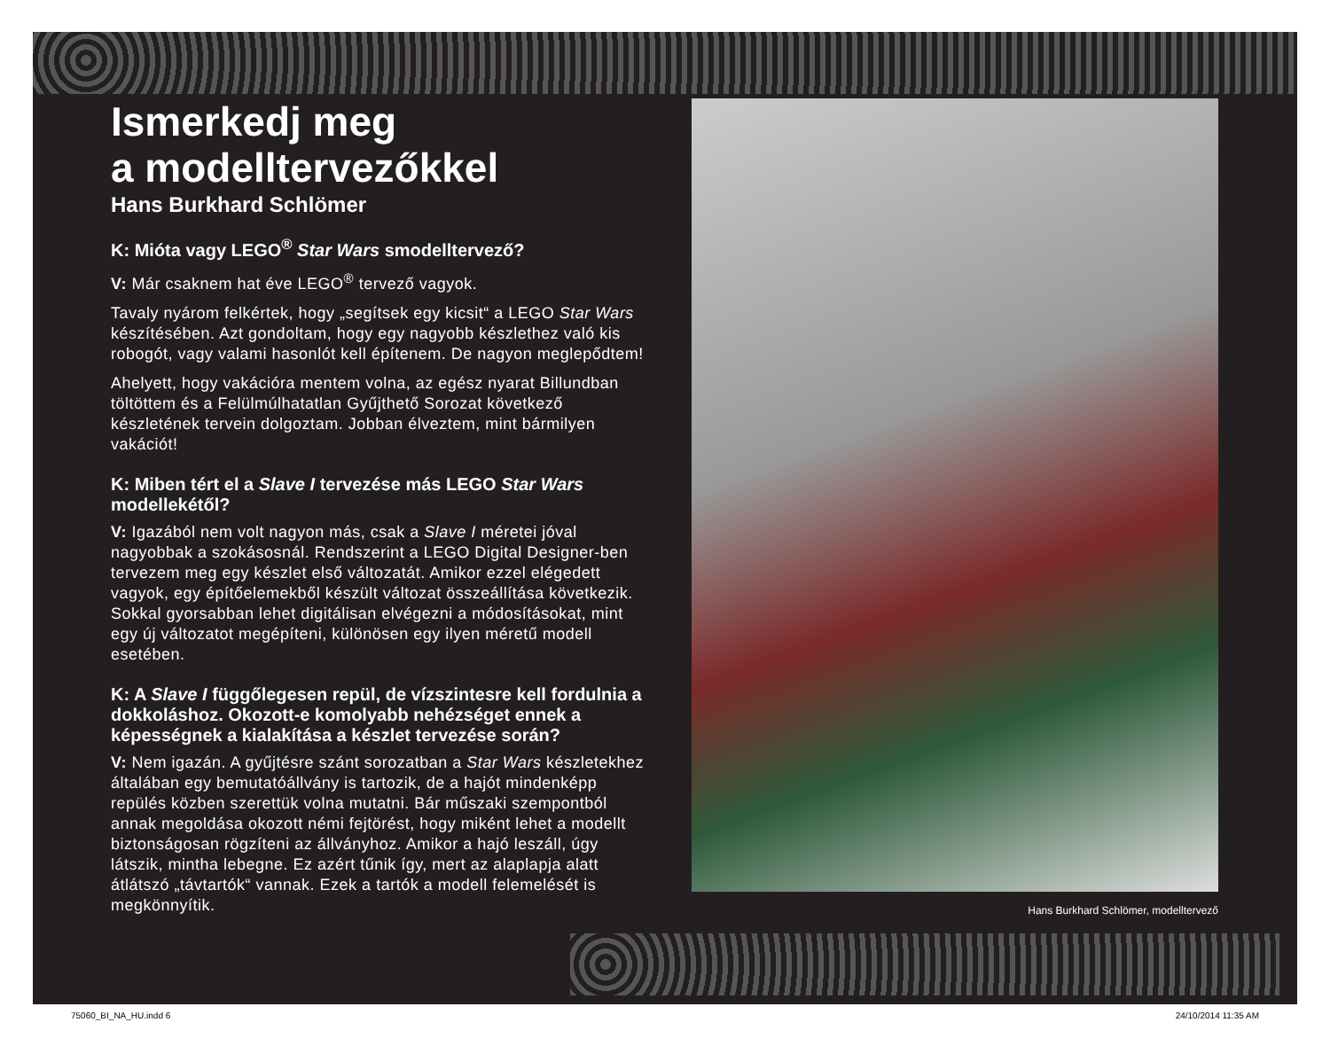Ismerkedj meg
a modelltervezőkkel
Hans Burkhard Schlömer
K: Mióta vagy LEGO<sup>®</sup> Star Wars smodelltervező?
V: Már csaknem hat éve LEGO<sup>®</sup> tervező vagyok.
Tavaly nyárom felkértek, hogy „segítsek egy kicsit“ a LEGO Star Wars készítésében. Azt gondoltam, hogy egy nagyobb készlethez való kis robogót, vagy valami hasonlót kell építenem. De nagyon meglepődtem!
Ahelyett, hogy vakációra mentem volna, az egész nyarat Billundban töltöttem és a Felülmúlhatatlan Gyűjthető Sorozat következő készletének tervein dolgoztam. Jobban élveztem, mint bármilyen vakációt!
K: Miben tért el a Slave I tervezése más LEGO Star Wars modellekétől?
V: Igazából nem volt nagyon más, csak a Slave I méretei jóval nagyobbak a szokásosnál. Rendszerint a LEGO Digital Designer-ben tervezem meg egy készlet első változatát. Amikor ezzel elégedett vagyok, egy építőelemekből készült változat összeállítása következik. Sokkal gyorsabban lehet digitálisan elvégezni a módosításokat, mint egy új változatot megépíteni, különösen egy ilyen méretű modell esetében.
K: A Slave I függőlegesen repül, de vízszintesre kell fordulnia a dokkoláshoz. Okozott-e komolyabb nehézséget ennek a képességnek a kialakítása a készlet tervezése során?
V: Nem igazán. A gyűjtésre szánt sorozatban a Star Wars készletekhez általában egy bemutatóállvány is tartozik, de a hajót mindenképp repülés közben szerettük volna mutatni. Bár műszaki szempontból annak megoldása okozott némi fejtörést, hogy miként lehet a modellt biztonságosan rögzíteni az állványhoz. Amikor a hajó leszáll, úgy látszik, mintha lebegne. Ez azért tűnik így, mert az alaplapja alatt átlátszó „távtartók“ vannak. Ezek a tartók a modell felemelését is megkönnyítik.
Hans Burkhard Schlömer, modelltervező
75060_BI_NA_HU.indd 6 24/10/2014 11:35 AM